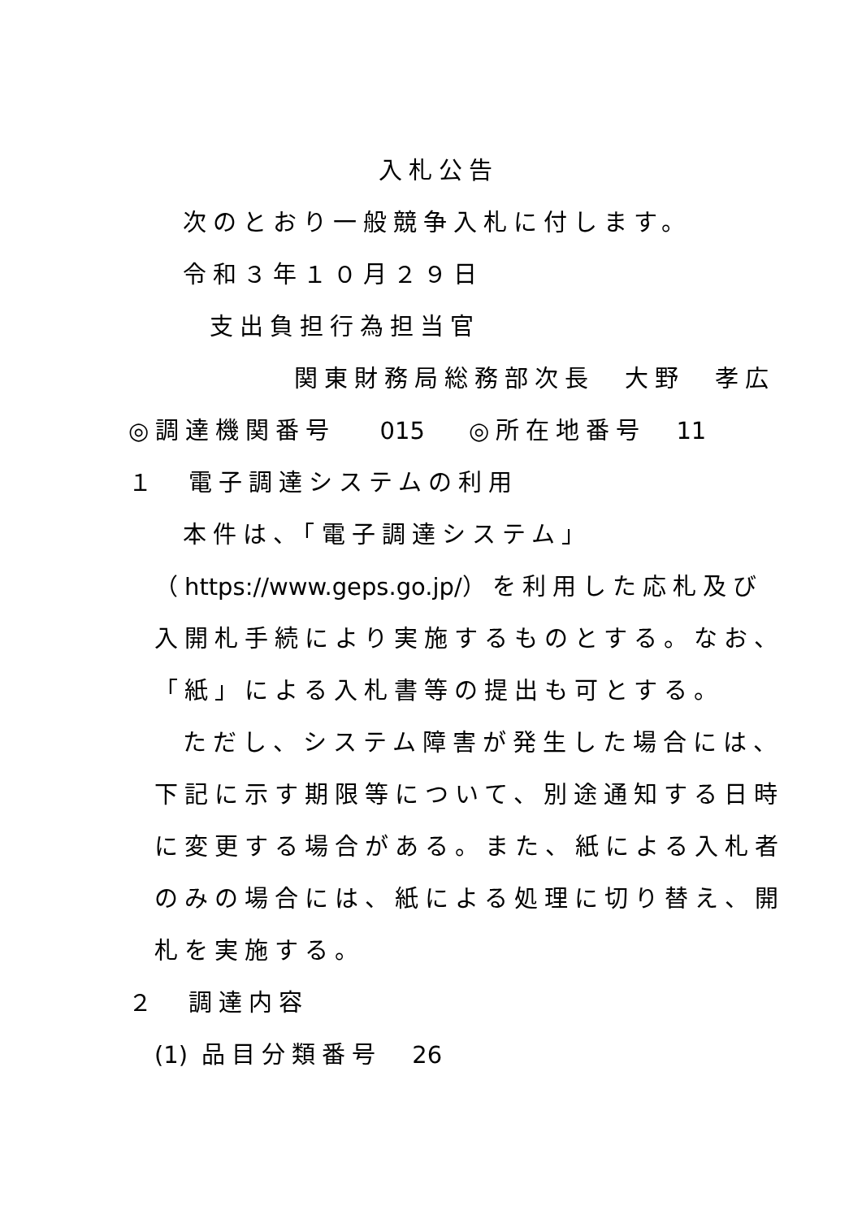入札公告
次のとおり一般競争入札に付します。
令和３年１０月２９日
支出負担行為担当官
関東財務局総務部次長　大野　孝広
◎調達機関番号　 015　 ◎所在地番号　11
１　電子調達システムの利用
本件は、「電子調達システム」
（https://www.geps.go.jp/）を利用した応札及び
入開札手続により実施するものとする。なお、
「紙」による入札書等の提出も可とする。
ただし、システム障害が発生した場合には、
下記に示す期限等について、別途通知する日時
に変更する場合がある。また、紙による入札者
のみの場合には、紙による処理に切り替え、開
札を実施する。
２　調達内容
(1) 品目分類番号　26